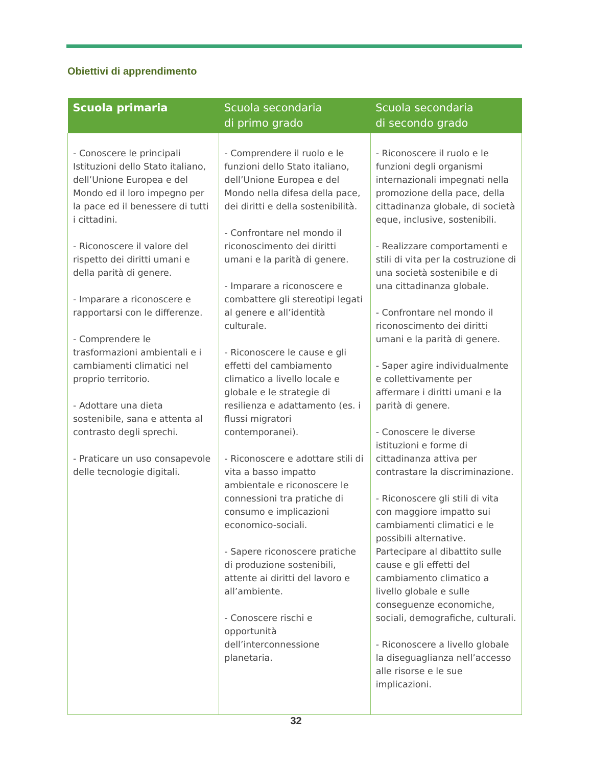Obiettivi di apprendimento
| Scuola primaria | Scuola secondaria di primo grado | Scuola secondaria di secondo grado |
| --- | --- | --- |
| - Conoscere le principali Istituzioni dello Stato italiano, dell’Unione Europea e del Mondo ed il loro impegno per la pace ed il benessere di tutti i cittadini. - Riconoscere il valore del rispetto dei diritti umani e della parità di genere. - Imparare a riconoscere e rapportarsi con le differenze. - Comprendere le trasformazioni ambientali e i cambiamenti climatici nel proprio territorio. - Adottare una dieta sostenibile, sana e attenta al contrasto degli sprechi. - Praticare un uso consapevole delle tecnologie digitali. | - Comprendere il ruolo e le funzioni dello Stato italiano, dell’Unione Europea e del Mondo nella difesa della pace, dei diritti e della sostenibilità. - Confrontare nel mondo il riconoscimento dei diritti umani e la parità di genere. - Imparare a riconoscere e combattere gli stereotipi legati al genere e all’identità culturale. - Riconoscere le cause e gli effetti del cambiamento climatico a livello locale e globale e le strategie di resilienza e adattamento (es. i flussi migratori contemporanei). - Riconoscere e adottare stili di vita a basso impatto ambientale e riconoscere le connessioni tra pratiche di consumo e implicazioni economico-sociali. - Sapere riconoscere pratiche di produzione sostenibili, attente ai diritti del lavoro e all’ambiente. - Conoscere rischi e opportunità dell’interconnessione planetaria. | - Riconoscere il ruolo e le funzioni degli organismi internazionali impegnati nella promozione della pace, della cittadinanza globale, di società eque, inclusive, sostenibili. - Realizzare comportamenti e stili di vita per la costruzione di una società sostenibile e di una cittadinanza globale. - Confrontare nel mondo il riconoscimento dei diritti umani e la parità di genere. - Saper agire individualmente e collettivamente per affermare i diritti umani e la parità di genere. - Conoscere le diverse istituzioni e forme di cittadinanza attiva per contrastare la discriminazione. - Riconoscere gli stili di vita con maggiore impatto sui cambiamenti climatici e le possibili alternative. Partecipare al dibattito sulle cause e gli effetti del cambiamento climatico a livello globale e sulle conseguenze economiche, sociali, demografiche, culturali. - Riconoscere a livello globale la diseguaglianza nell’accesso alle risorse e le sue implicazioni. |
32